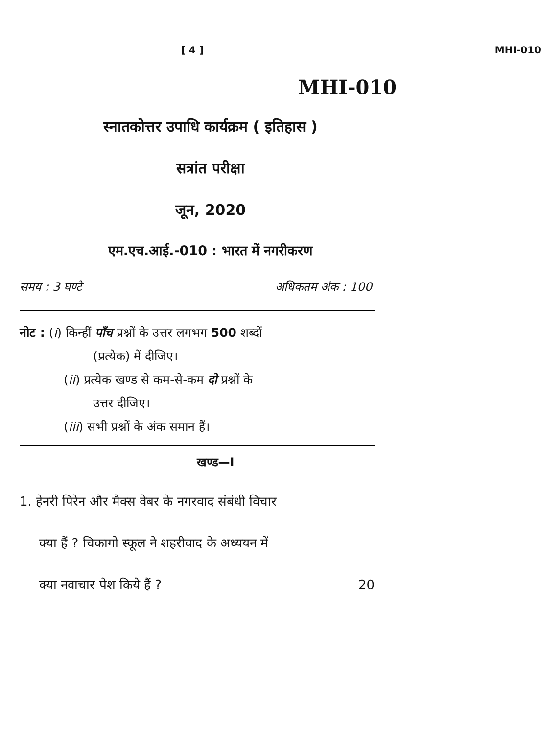[ 4 ] MHI-010
MHI-010
स्नातकोत्तर उपाधि कार्यक्रम ( इतिहास )
सत्रांत परीक्षा
जून, 2020
एम.एच.आई.-010 : भारत में नगरीकरण
समय : 3 घण्टे अधिकतम अंक : 100
नोट : (i) किन्हीं पाँच प्रश्नों के उत्तर लगभग 500 शब्दों
(प्रत्येक) में दीजिए।
(ii) प्रत्येक खण्ड से कम-से-कम दो प्रश्नों के
उत्तर दीजिए।
(iii) सभी प्रश्नों के अंक समान हैं।
खण्ड—I
1. हेनरी पिरेन और मैक्स वेबर के नगरवाद संबंधी विचार
क्या हैं ? चिकागो स्कूल ने शहरीवाद के अध्ययन में
क्या नवाचार पेश किये हैं ? 20